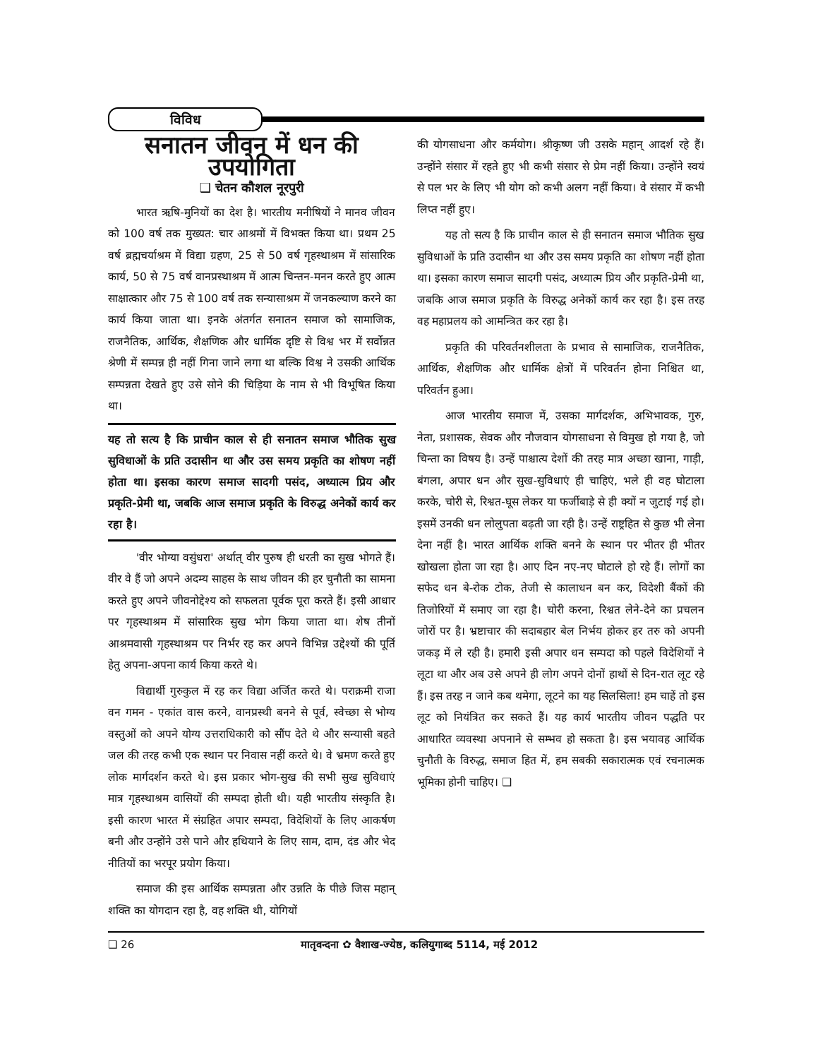विविध
सनातन जीवन में धन की उपयोगिता
❑ चेतन कौशल नूरपुरी
भारत ऋषि-मुनियों का देश है। भारतीय मनीषियों ने मानव जीवन को 100 वर्ष तक मुख्यत: चार आश्रमों में विभक्त किया था। प्रथम 25 वर्ष ब्रह्मचर्याश्रम में विद्या ग्रहण, 25 से 50 वर्ष गृहस्थाश्रम में सांसारिक कार्य, 50 से 75 वर्ष वानप्रस्थाश्रम में आत्म चिन्तन-मनन करते हुए आत्म साक्षात्कार और 75 से 100 वर्ष तक सन्यासाश्रम में जनकल्याण करने का कार्य किया जाता था। इनके अंतर्गत सनातन समाज को सामाजिक, राजनैतिक, आर्थिक, शैक्षणिक और धार्मिक दृष्टि से विश्व भर में सर्वोन्नत श्रेणी में सम्पन्न ही नहीं गिना जाने लगा था बल्कि विश्व ने उसकी आर्थिक सम्पन्नता देखते हुए उसे सोने की चिड़िया के नाम से भी विभूषित किया था।
यह तो सत्य है कि प्राचीन काल से ही सनातन समाज भौतिक सुख सुविधाओं के प्रति उदासीन था और उस समय प्रकृति का शोषण नहीं होता था। इसका कारण समाज सादगी पसंद, अध्यात्म प्रिय और प्रकृति-प्रेमी था, जबकि आज समाज प्रकृति के विरुद्ध अनेकों कार्य कर रहा है।
'वीर भोग्या वसुंधरा' अर्थात् वीर पुरुष ही धरती का सुख भोगते हैं। वीर वे हैं जो अपने अदम्य साहस के साथ जीवन की हर चुनौती का सामना करते हुए अपने जीवनोद्देश्य को सफलता पूर्वक पूरा करते हैं। इसी आधार पर गृहस्थाश्रम में सांसारिक सुख भोग किया जाता था। शेष तीनों आश्रमवासी गृहस्थाश्रम पर निर्भर रह कर अपने विभिन्न उद्देश्यों की पूर्ति हेतु अपना-अपना कार्य किया करते थे।
विद्यार्थी गुरुकुल में रह कर विद्या अर्जित करते थे। पराक्रमी राजा वन गमन - एकांत वास करने, वानप्रस्थी बनने से पूर्व, स्वेच्छा से भोग्य वस्तुओं को अपने योग्य उत्तराधिकारी को सौंप देते थे और सन्यासी बहते जल की तरह कभी एक स्थान पर निवास नहीं करते थे। वे भ्रमण करते हुए लोक मार्गदर्शन करते थे। इस प्रकार भोग-सुख की सभी सुख सुविधाएं मात्र गृहस्थाश्रम वासियों की सम्पदा होती थी। यही भारतीय संस्कृति है। इसी कारण भारत में संग्रहित अपार सम्पदा, विदेशियों के लिए आकर्षण बनी और उन्होंने उसे पाने और हथियाने के लिए साम, दाम, दंड और भेद नीतियों का भरपूर प्रयोग किया।
समाज की इस आर्थिक सम्पन्नता और उन्नति के पीछे जिस महान् शक्ति का योगदान रहा है, वह शक्ति थी, योगियों
की योगसाधना और कर्मयोग। श्रीकृष्ण जी उसके महान् आदर्श रहे हैं। उन्होंने संसार में रहते हुए भी कभी संसार से प्रेम नहीं किया। उन्होंने स्वयं से पल भर के लिए भी योग को कभी अलग नहीं किया। वे संसार में कभी लिप्त नहीं हुए।
यह तो सत्य है कि प्राचीन काल से ही सनातन समाज भौतिक सुख सुविधाओं के प्रति उदासीन था और उस समय प्रकृति का शोषण नहीं होता था। इसका कारण समाज सादगी पसंद, अध्यात्म प्रिय और प्रकृति-प्रेमी था, जबकि आज समाज प्रकृति के विरुद्ध अनेकों कार्य कर रहा है। इस तरह वह महाप्रलय को आमन्त्रित कर रहा है।
प्रकृति की परिवर्तनशीलता के प्रभाव से सामाजिक, राजनैतिक, आर्थिक, शैक्षणिक और धार्मिक क्षेत्रों में परिवर्तन होना निश्चित था, परिवर्तन हुआ।
आज भारतीय समाज में, उसका मार्गदर्शक, अभिभावक, गुरु, नेता, प्रशासक, सेवक और नौजवान योगसाधना से विमुख हो गया है, जो चिन्ता का विषय है। उन्हें पाश्चात्य देशों की तरह मात्र अच्छा खाना, गाड़ी, बंगला, अपार धन और सुख-सुविधाएं ही चाहिएं, भले ही वह घोटाला करके, चोरी से, रिश्वत-घूस लेकर या फर्जीबाड़े से ही क्यों न जुटाई गई हो। इसमें उनकी धन लोलुपता बढ़ती जा रही है। उन्हें राष्ट्रहित से कुछ भी लेना देना नहीं है। भारत आर्थिक शक्ति बनने के स्थान पर भीतर ही भीतर खोखला होता जा रहा है। आए दिन नए-नए घोटाले हो रहे हैं। लोगों का सफेद धन बे-रोक टोक, तेजी से कालाधन बन कर, विदेशी बैंकों की तिजोरियों में समाए जा रहा है। चोरी करना, रिश्वत लेने-देने का प्रचलन जोरों पर है। भ्रष्टाचार की सदाबहार बेल निर्भय होकर हर तरु को अपनी जकड़ में ले रही है। हमारी इसी अपार धन सम्पदा को पहले विदेशियों ने लूटा था और अब उसे अपने ही लोग अपने दोनों हाथों से दिन-रात लूट रहे हैं। इस तरह न जाने कब थमेगा, लूटने का यह सिलसिला! हम चाहें तो इस लूट को नियंत्रित कर सकते हैं। यह कार्य भारतीय जीवन पद्धति पर आधारित व्यवस्था अपनाने से सम्भव हो सकता है। इस भयावह आर्थिक चुनौती के विरुद्ध, समाज हित में, हम सबकी सकारात्मक एवं रचनात्मक भूमिका होनी चाहिए। ❑
❑ 26 मातृवन्दना ✿ वैशाख-ज्येष्ठ, कलियुगाब्द 5114, मई 2012